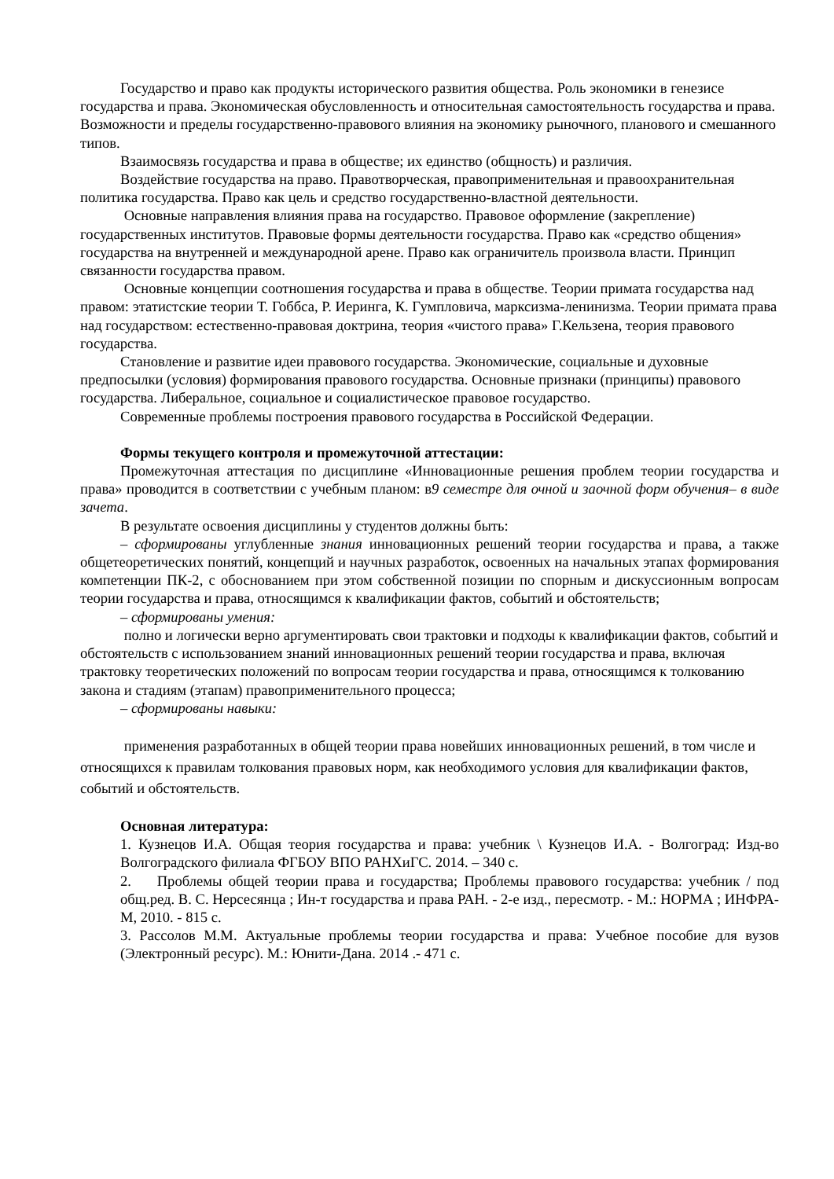Государство и право как продукты исторического развития общества. Роль экономики в генезисе государства и права. Экономическая обусловленность и относительная самостоятельность государства и права. Возможности и пределы государственно-правового влияния на экономику рыночного, планового и смешанного типов.
Взаимосвязь государства и права в обществе; их единство (общность) и различия.
Воздействие государства на право. Правотворческая, правоприменительная и правоохранительная политика государства. Право как цель и средство государственно-властной деятельности.
Основные направления влияния права на государство. Правовое оформление (закрепление) государственных институтов. Правовые формы деятельности государства. Право как «средство общения» государства на внутренней и международной арене. Право как ограничитель произвола власти. Принцип связанности государства правом.
Основные концепции соотношения государства и права в обществе. Теории примата государства над правом: этатистские теории Т. Гоббса, Р. Иеринга, К. Гумпловича, марксизма-ленинизма. Теории примата права над государством: естественно-правовая доктрина, теория «чистого права» Г.Кельзена, теория правового государства.
Становление и развитие идеи правового государства. Экономические, социальные и духовные предпосылки (условия) формирования правового государства. Основные признаки (принципы) правового государства. Либеральное, социальное и социалистическое правовое государство.
Современные проблемы построения правового государства в Российской Федерации.
Формы текущего контроля и промежуточной аттестации:
Промежуточная аттестация по дисциплине «Инновационные решения проблем теории государства и права» проводится в соответствии с учебным планом: в9 семестре для очной и заочной форм обучения– в виде зачета.
В результате освоения дисциплины у студентов должны быть:
– сформированы углубленные знания инновационных решений теории государства и права, а также общетеоретических понятий, концепций и научных разработок, освоенных на начальных этапах формирования компетенции ПК-2, с обоснованием при этом собственной позиции по спорным и дискуссионным вопросам теории государства и права, относящимся к квалификации фактов, событий и обстоятельств;
– сформированы умения:
полно и логически верно аргументировать свои трактовки и подходы к квалификации фактов, событий и обстоятельств с использованием знаний инновационных решений теории государства и права, включая трактовку теоретических положений по вопросам теории государства и права, относящимся к толкованию закона и стадиям (этапам) правоприменительного процесса;
– сформированы навыки:
применения разработанных в общей теории права новейших инновационных решений, в том числе и относящихся к правилам толкования правовых норм, как необходимого условия для квалификации фактов, событий и обстоятельств.
Основная литература:
1. Кузнецов И.А. Общая теория государства и права: учебник \ Кузнецов И.А. - Волгоград: Изд-во Волгоградского филиала ФГБОУ ВПО РАНХиГС. 2014. – 340 с.
2. Проблемы общей теории права и государства; Проблемы правового государства: учебник / под общ.ред. В. С. Нерсесянца ; Ин-т государства и права РАН. - 2-е изд., пересмотр. - М.: НОРМА ; ИНФРА-М, 2010. - 815 с.
3. Рассолов М.М. Актуальные проблемы теории государства и права: Учебное пособие для вузов (Электронный ресурс). М.: Юнити-Дана. 2014 .- 471 с.